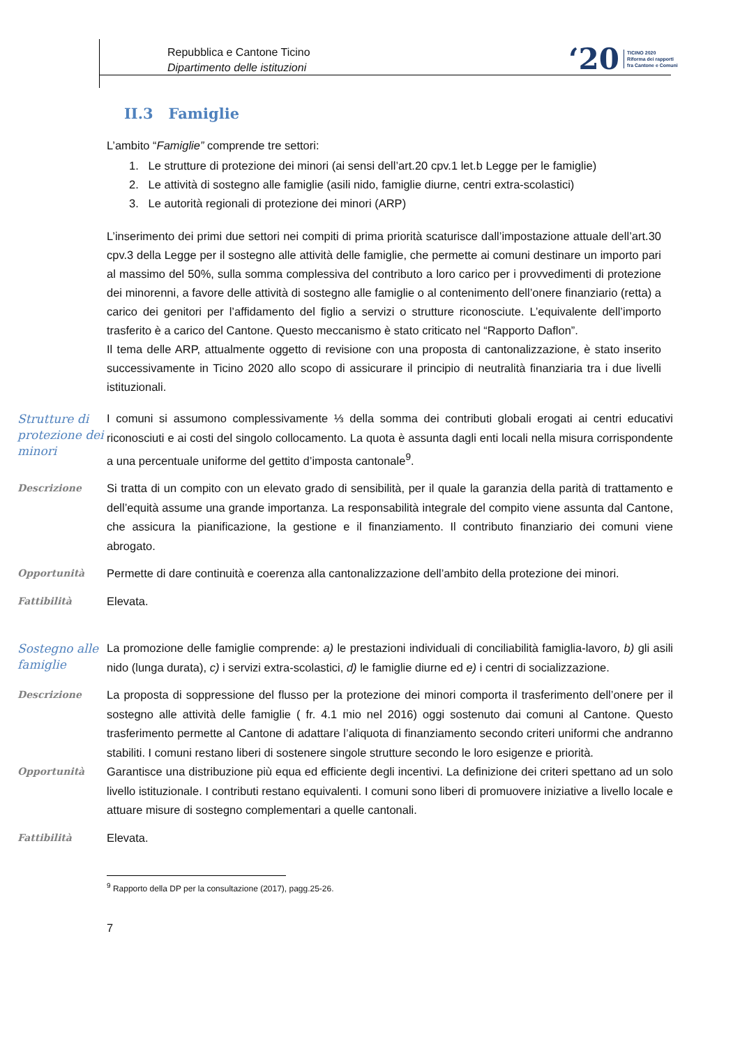Repubblica e Cantone Ticino
Dipartimento delle istituzioni
‘20
TICINO 2020
Riforma dei rapporti
fra Cantone e Comuni
II.3 Famiglie
L’ambito “Famiglie” comprende tre settori:
1. Le strutture di protezione dei minori (ai sensi dell’art.20 cpv.1 let.b Legge per le famiglie)
2. Le attività di sostegno alle famiglie (asili nido, famiglie diurne, centri extra-scolastici)
3. Le autorità regionali di protezione dei minori (ARP)
L’inserimento dei primi due settori nei compiti di prima priorità scaturisce dall’impostazione attuale dell’art.30 cpv.3 della Legge per il sostegno alle attività delle famiglie, che permette ai comuni destinare un importo pari al massimo del 50%, sulla somma complessiva del contributo a loro carico per i provvedimenti di protezione dei minorenni, a favore delle attività di sostegno alle famiglie o al contenimento dell’onere finanziario (retta) a carico dei genitori per l’affidamento del figlio a servizi o strutture riconosciute. L’equivalente dell’importo trasferito è a carico del Cantone. Questo meccanismo è stato criticato nel “Rapporto Daflon”.
Il tema delle ARP, attualmente oggetto di revisione con una proposta di cantonalizzazione, è stato inserito successivamente in Ticino 2020 allo scopo di assicurare il principio di neutralità finanziaria tra i due livelli istituzionali.
Strutture di protezione dei minori
I comuni si assumono complessivamente ⅓ della somma dei contributi globali erogati ai centri educativi riconosciuti e ai costi del singolo collocamento. La quota è assunta dagli enti locali nella misura corrispondente a una percentuale uniforme del gettito d’imposta cantonale<sup>9</sup>.
Descrizione
Si tratta di un compito con un elevato grado di sensibilità, per il quale la garanzia della parità di trattamento e dell’equità assume una grande importanza. La responsabilità integrale del compito viene assunta dal Cantone, che assicura la pianificazione, la gestione e il finanziamento. Il contributo finanziario dei comuni viene abrogato.
Opportunità
Permette di dare continuità e coerenza alla cantonalizzazione dell’ambito della protezione dei minori.
Fattibilità
Elevata.
Sostegno alle famiglie
La promozione delle famiglie comprende: a) le prestazioni individuali di conciliabilità famiglia-lavoro, b) gli asili nido (lunga durata), c) i servizi extra-scolastici, d) le famiglie diurne ed e) i centri di socializzazione.
Descrizione
La proposta di soppressione del flusso per la protezione dei minori comporta il trasferimento dell’onere per il sostegno alle attività delle famiglie ( fr. 4.1 mio nel 2016) oggi sostenuto dai comuni al Cantone. Questo trasferimento permette al Cantone di adattare l’aliquota di finanziamento secondo criteri uniformi che andranno stabiliti. I comuni restano liberi di sostenere singole strutture secondo le loro esigenze e priorità.
Opportunità
Garantisce una distribuzione più equa ed efficiente degli incentivi. La definizione dei criteri spettano ad un solo livello istituzionale. I contributi restano equivalenti. I comuni sono liberi di promuovere iniziative a livello locale e attuare misure di sostegno complementari a quelle cantonali.
Fattibilità
Elevata.
<sup>9</sup> Rapporto della DP per la consultazione (2017), pagg.25-26.
7